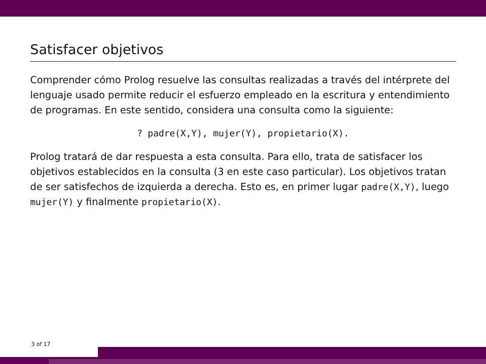Satisfacer objetivos
Comprender cómo Prolog resuelve las consultas realizadas a través del intérprete del lenguaje usado permite reducir el esfuerzo empleado en la escritura y entendimiento de programas. En este sentido, considera una consulta como la siguiente:
? padre(X,Y), mujer(Y), propietario(X).
Prolog tratará de dar respuesta a esta consulta. Para ello, trata de satisfacer los objetivos establecidos en la consulta (3 en este caso particular). Los objetivos tratan de ser satisfechos de izquierda a derecha. Esto es, en primer lugar padre(X,Y), luego mujer(Y) y finalmente propietario(X).
3 of 17